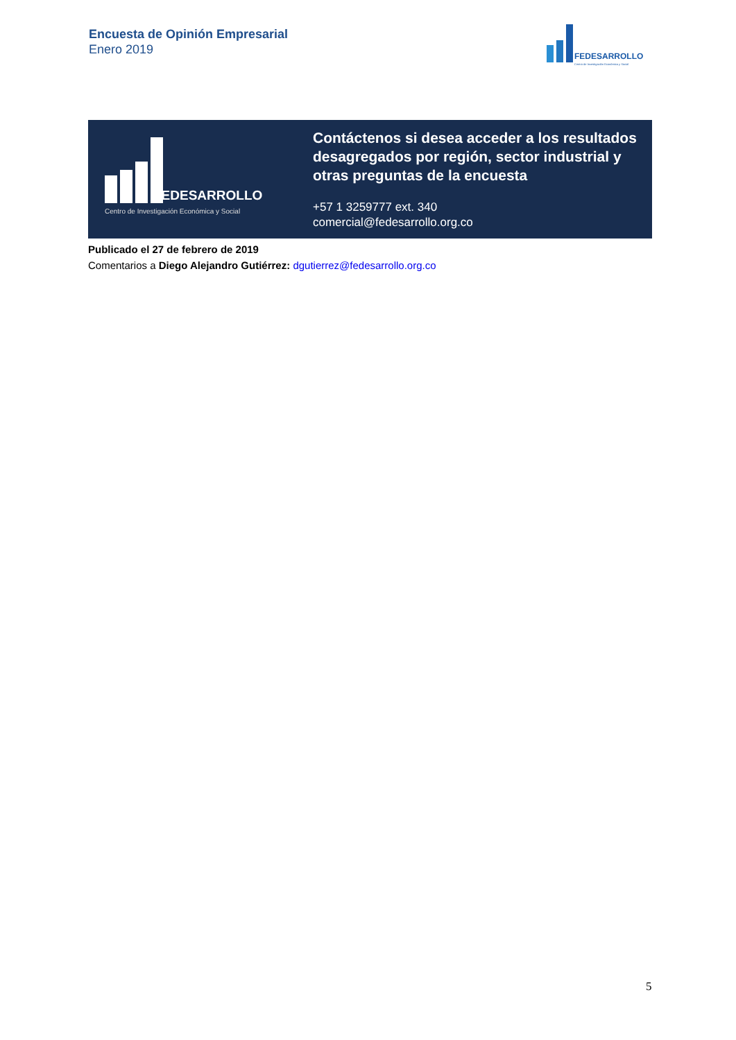Encuesta de Opinión Empresarial
Enero 2019
FEDESARROLLO
Centro de Investigación Económica y Social
FEDESARROLLO
Centro de Investigación Económica y Social
Contáctenos si desea acceder a los resultados desagregados por región, sector industrial y otras preguntas de la encuesta
+57 1 3259777 ext. 340
comercial@fedesarrollo.org.co
Publicado el 27 de febrero de 2019
Comentarios a Diego Alejandro Gutiérrez: dgutierrez@fedesarrollo.org.co
5